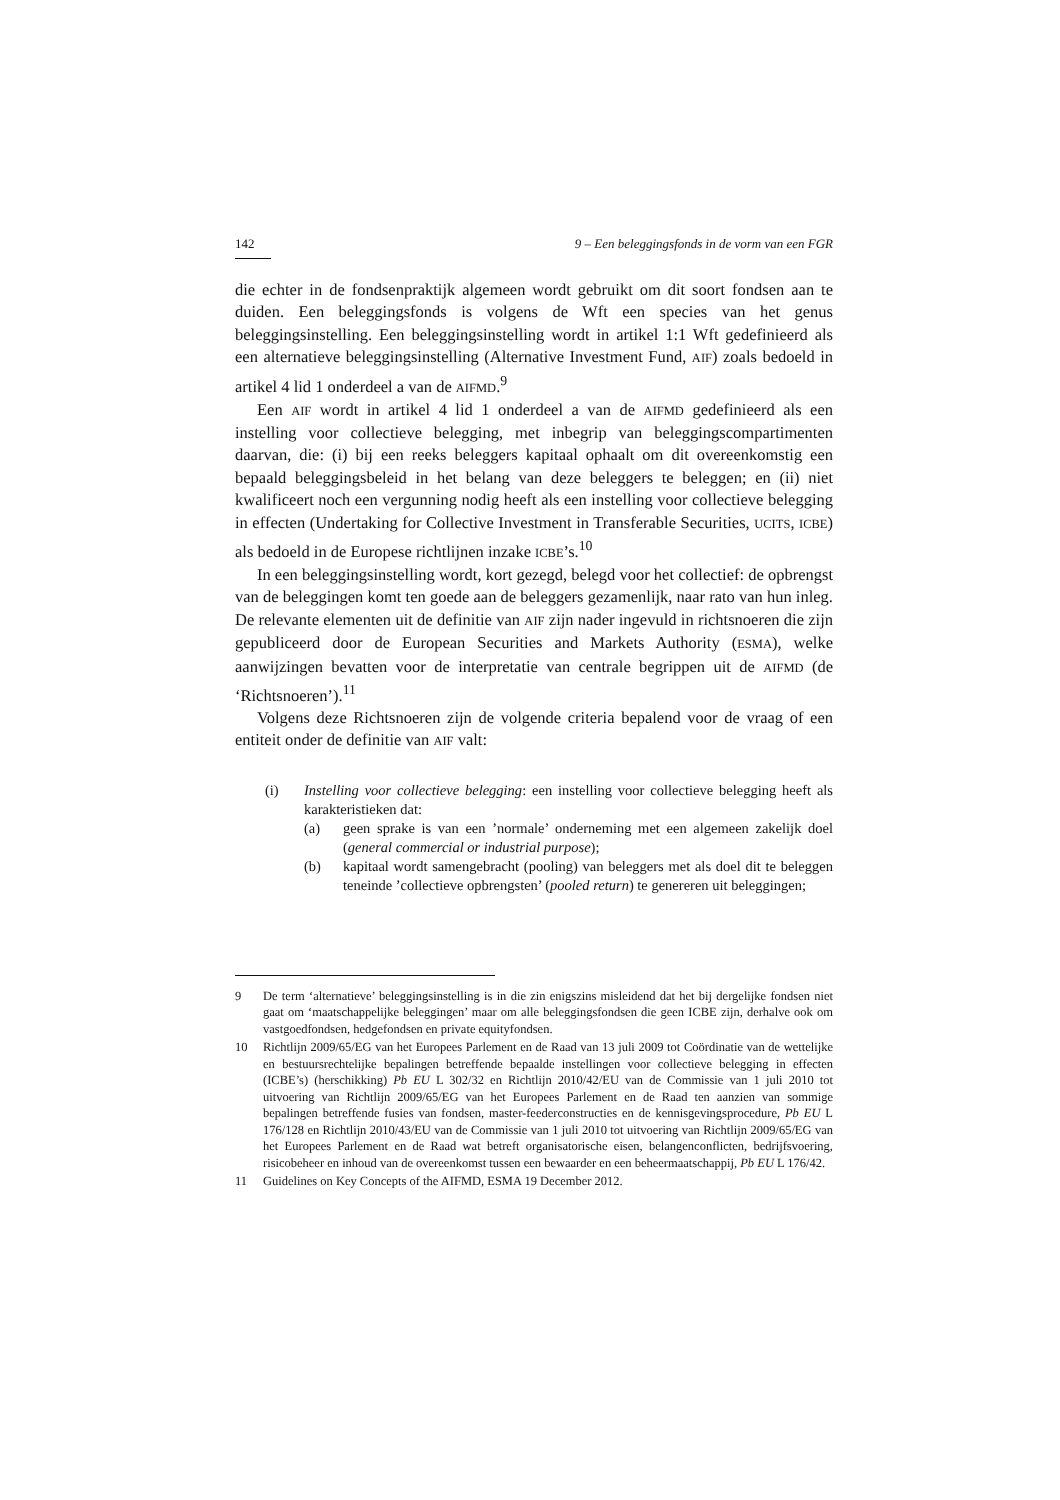142 9 – Een beleggingsfonds in de vorm van een FGR
die echter in de fondsenpraktijk algemeen wordt gebruikt om dit soort fondsen aan te duiden. Een beleggingsfonds is volgens de Wft een species van het genus beleggingsinstelling. Een beleggingsinstelling wordt in artikel 1:1 Wft gedefinieerd als een alternatieve beleggingsinstelling (Alternative Investment Fund, AIF) zoals bedoeld in artikel 4 lid 1 onderdeel a van de AIFMD.<sup>9</sup>
Een AIF wordt in artikel 4 lid 1 onderdeel a van de AIFMD gedefinieerd als een instelling voor collectieve belegging, met inbegrip van beleggingscompartimenten daarvan, die: (i) bij een reeks beleggers kapitaal ophaalt om dit overeenkomstig een bepaald beleggingsbeleid in het belang van deze beleggers te beleggen; en (ii) niet kwalificeert noch een vergunning nodig heeft als een instelling voor collectieve belegging in effecten (Undertaking for Collective Investment in Transferable Securities, UCITS, ICBE) als bedoeld in de Europese richtlijnen inzake ICBE’s.<sup>10</sup>
In een beleggingsinstelling wordt, kort gezegd, belegd voor het collectief: de opbrengst van de beleggingen komt ten goede aan de beleggers gezamenlijk, naar rato van hun inleg. De relevante elementen uit de definitie van AIF zijn nader ingevuld in richtsnoeren die zijn gepubliceerd door de European Securities and Markets Authority (ESMA), welke aanwijzingen bevatten voor de interpretatie van centrale begrippen uit de AIFMD (de ‘Richtsnoeren’).<sup>11</sup>
Volgens deze Richtsnoeren zijn de volgende criteria bepalend voor de vraag of een entiteit onder de definitie van AIF valt:
(i) Instelling voor collectieve belegging: een instelling voor collectieve belegging heeft als karakteristieken dat:
(a) geen sprake is van een ’normale’ onderneming met een algemeen zakelijk doel (general commercial or industrial purpose);
(b) kapitaal wordt samengebracht (pooling) van beleggers met als doel dit te beleggen teneinde ’collectieve opbrengsten’ (pooled return) te genereren uit beleggingen;
9 De term ‘alternatieve’ beleggingsinstelling is in die zin enigszins misleidend dat het bij dergelijke fondsen niet gaat om ‘maatschappelijke beleggingen’ maar om alle beleggingsfondsen die geen ICBE zijn, derhalve ook om vastgoedfondsen, hedgefondsen en private equityfondsen.
10 Richtlijn 2009/65/EG van het Europees Parlement en de Raad van 13 juli 2009 tot Coördinatie van de wettelijke en bestuursrechtelijke bepalingen betreffende bepaalde instellingen voor collectieve belegging in effecten (ICBE’s) (herschikking) Pb EU L 302/32 en Richtlijn 2010/42/EU van de Commissie van 1 juli 2010 tot uitvoering van Richtlijn 2009/65/EG van het Europees Parlement en de Raad ten aanzien van sommige bepalingen betreffende fusies van fondsen, master-feederconstructies en de kennisgevingsprocedure, Pb EU L 176/128 en Richtlijn 2010/43/EU van de Commissie van 1 juli 2010 tot uitvoering van Richtlijn 2009/65/EG van het Europees Parlement en de Raad wat betreft organisatorische eisen, belangenconflicten, bedrijfsvoering, risicobeheer en inhoud van de overeenkomst tussen een bewaarder en een beheermaatschappij, Pb EU L 176/42.
11 Guidelines on Key Concepts of the AIFMD, ESMA 19 December 2012.